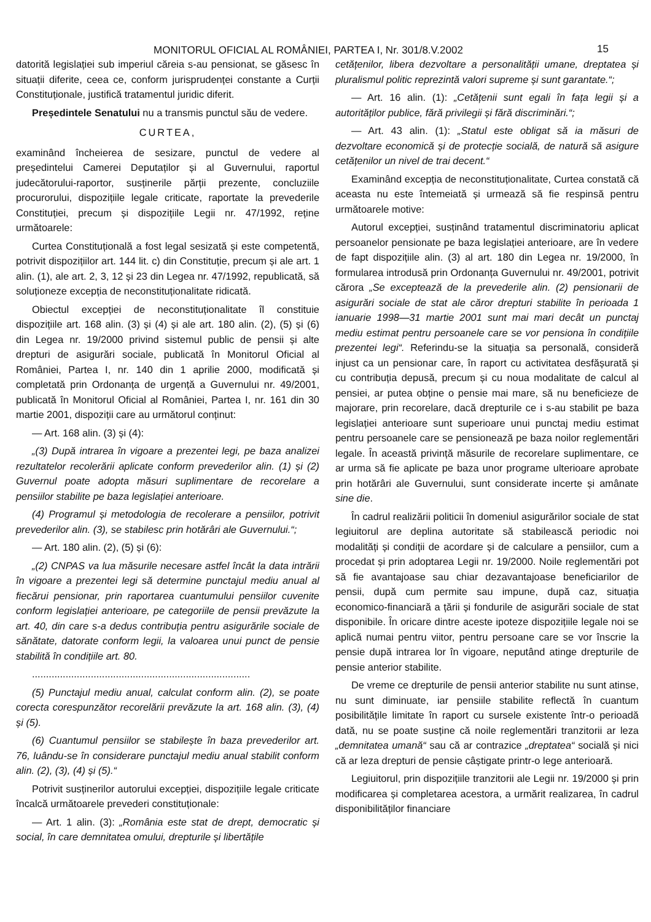MONITORUL OFICIAL AL ROMÂNIEI, PARTEA I, Nr. 301/8.V.2002 15
datorită legislației sub imperiul căreia s-au pensionat, se găsesc în situații diferite, ceea ce, conform jurisprudenței constante a Curții Constituționale, justifică tratamentul juridic diferit.
Președintele Senatului nu a transmis punctul său de vedere.
CURTEA,
examinând încheierea de sesizare, punctul de vedere al președintelui Camerei Deputaților și al Guvernului, raportul judecătorului-raportor, susținerile părții prezente, concluziile procurorului, dispozițiile legale criticate, raportate la prevederile Constituției, precum și dispozițiile Legii nr. 47/1992, reține următoarele:
Curtea Constituțională a fost legal sesizată și este competentă, potrivit dispozițiilor art. 144 lit. c) din Constituție, precum și ale art. 1 alin. (1), ale art. 2, 3, 12 și 23 din Legea nr. 47/1992, republicată, să soluționeze excepția de neconstituționalitate ridicată.
Obiectul excepției de neconstituționalitate îl constituie dispozițiile art. 168 alin. (3) și (4) și ale art. 180 alin. (2), (5) și (6) din Legea nr. 19/2000 privind sistemul public de pensii și alte drepturi de asigurări sociale, publicată în Monitorul Oficial al României, Partea I, nr. 140 din 1 aprilie 2000, modificată și completată prin Ordonanța de urgență a Guvernului nr. 49/2001, publicată în Monitorul Oficial al României, Partea I, nr. 161 din 30 martie 2001, dispoziții care au următorul conținut:
— Art. 168 alin. (3) și (4):
„(3) După intrarea în vigoare a prezentei legi, pe baza analizei rezultatelor recolerării aplicate conform prevederilor alin. (1) și (2) Guvernul poate adopta măsuri suplimentare de recorelare a pensiilor stabilite pe baza legislației anterioare.
(4) Programul și metodologia de recolerare a pensiilor, potrivit prevederilor alin. (3), se stabilesc prin hotărâri ale Guvernului.“;
— Art. 180 alin. (2), (5) și (6):
„(2) CNPAS va lua măsurile necesare astfel încât la data intrării în vigoare a prezentei legi să determine punctajul mediu anual al fiecărui pensionar, prin raportarea cuantumului pensiilor cuvenite conform legislației anterioare, pe categoriile de pensii prevăzute la art. 40, din care s-a dedus contribuția pentru asigurările sociale de sănătate, datorate conform legii, la valoarea unui punct de pensie stabilită în condițiile art. 80.
..............................................................................
(5) Punctajul mediu anual, calculat conform alin. (2), se poate corecta corespunzător recorelării prevăzute la art. 168 alin. (3), (4) și (5).
(6) Cuantumul pensiilor se stabilește în baza prevederilor art. 76, luându-se în considerare punctajul mediu anual stabilit conform alin. (2), (3), (4) și (5).“
Potrivit susținerilor autorului excepției, dispozițiile legale criticate încalcă următoarele prevederi constituționale:
— Art. 1 alin. (3): „România este stat de drept, democratic și social, în care demnitatea omului, drepturile și libertățile
cetățenilor, libera dezvoltare a personalității umane, dreptatea și pluralismul politic reprezintă valori supreme și sunt garantate.“;
— Art. 16 alin. (1): „Cetățenii sunt egali în fața legii și a autorităților publice, fără privilegii și fără discriminări.“;
— Art. 43 alin. (1): „Statul este obligat să ia măsuri de dezvoltare economică și de protecție socială, de natură să asigure cetățenilor un nivel de trai decent.“
Examinând excepția de neconstituționalitate, Curtea constată că aceasta nu este întemeiată și urmează să fie respinsă pentru următoarele motive:
Autorul excepției, susținând tratamentul discriminatoriu aplicat persoanelor pensionate pe baza legislației anterioare, are în vedere de fapt dispozițiile alin. (3) al art. 180 din Legea nr. 19/2000, în formularea introdusă prin Ordonanța Guvernului nr. 49/2001, potrivit cărora „Se exceptează de la prevederile alin. (2) pensionarii de asigurări sociale de stat ale căror drepturi stabilite în perioada 1 ianuarie 1998—31 martie 2001 sunt mai mari decât un punctaj mediu estimat pentru persoanele care se vor pensiona în condițiile prezentei legi“. Referindu-se la situația sa personală, consideră injust ca un pensionar care, în raport cu activitatea desfășurată și cu contribuția depusă, precum și cu noua modalitate de calcul al pensiei, ar putea obține o pensie mai mare, să nu beneficieze de majorare, prin recorelare, dacă drepturile ce i s-au stabilit pe baza legislației anterioare sunt superioare unui punctaj mediu estimat pentru persoanele care se pensionează pe baza noilor reglementări legale. În această privință măsurile de recorelare suplimentare, ce ar urma să fie aplicate pe baza unor programe ulterioare aprobate prin hotărâri ale Guvernului, sunt considerate incerte și amânate sine die.
În cadrul realizării politicii în domeniul asigurărilor sociale de stat legiuitorul are deplina autoritate să stabilească periodic noi modalități și condiții de acordare și de calculare a pensiilor, cum a procedat și prin adoptarea Legii nr. 19/2000. Noile reglementări pot să fie avantajoase sau chiar dezavantajoase beneficiarilor de pensii, după cum permite sau impune, după caz, situația economico-financiară a țării și fondurile de asigurări sociale de stat disponibile. În oricare dintre aceste ipoteze dispozițiile legale noi se aplică numai pentru viitor, pentru persoane care se vor înscrie la pensie după intrarea lor în vigoare, neputând atinge drepturile de pensie anterior stabilite.
De vreme ce drepturile de pensii anterior stabilite nu sunt atinse, nu sunt diminuate, iar pensiile stabilite reflectă în cuantum posibilitățile limitate în raport cu sursele existente într-o perioadă dată, nu se poate susține că noile reglementări tranzitorii ar leza „demnitatea umană“ sau că ar contrazice „dreptatea“ socială și nici că ar leza drepturi de pensie câștigate printr-o lege anterioară.
Legiuitorul, prin dispozițiile tranzitorii ale Legii nr. 19/2000 și prin modificarea și completarea acestora, a urmărit realizarea, în cadrul disponibilităților financiare